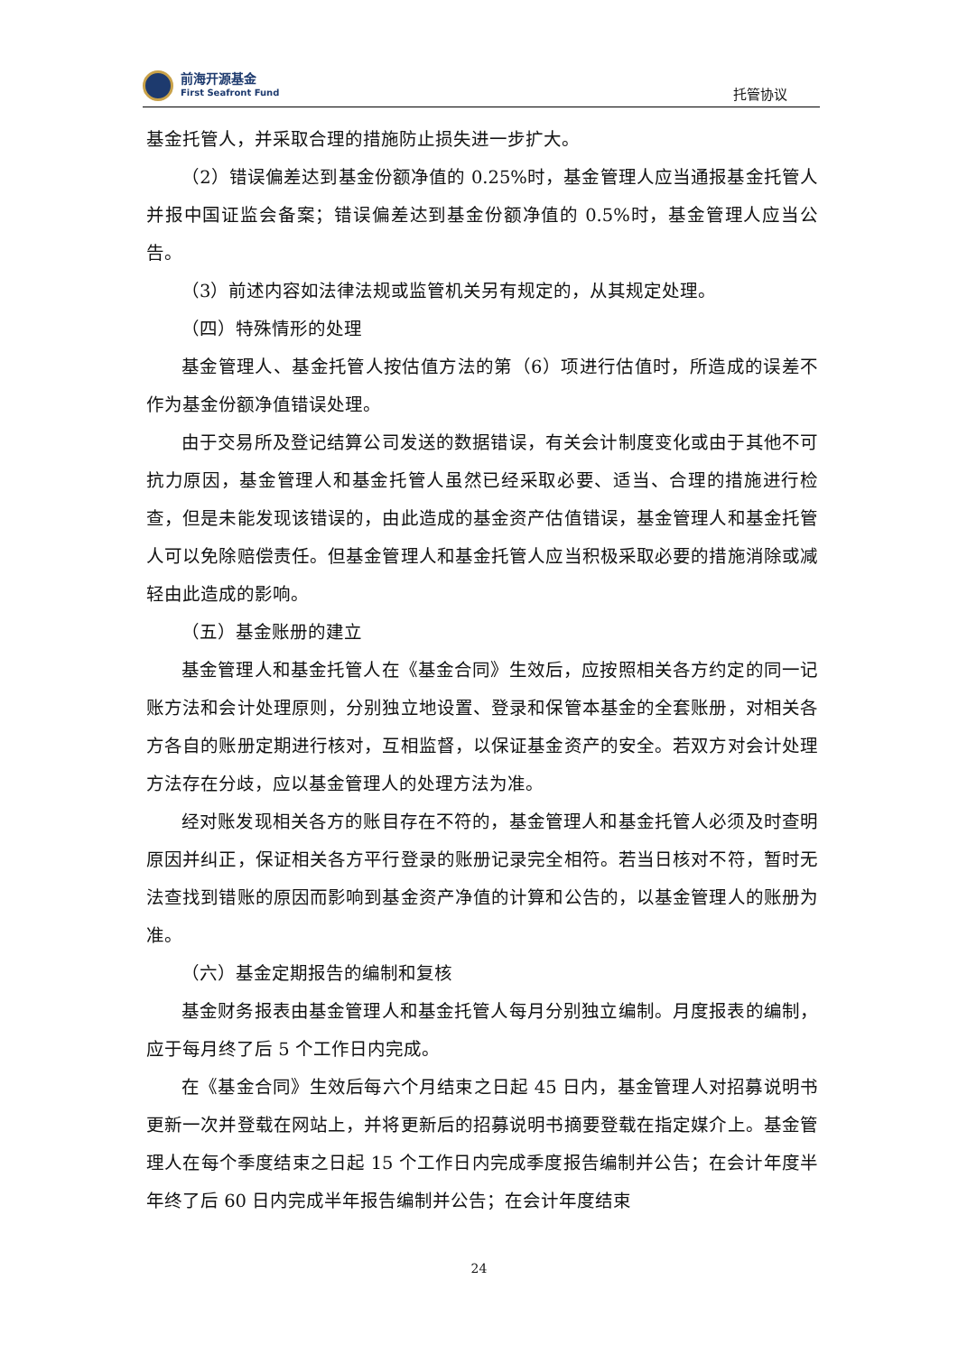前海开源基金
First Seafront Fund
托管协议
基金托管人，并采取合理的措施防止损失进一步扩大。
（2）错误偏差达到基金份额净值的 0.25%时，基金管理人应当通报基金托管人并报中国证监会备案；错误偏差达到基金份额净值的 0.5%时，基金管理人应当公告。
（3）前述内容如法律法规或监管机关另有规定的，从其规定处理。
（四）特殊情形的处理
基金管理人、基金托管人按估值方法的第（6）项进行估值时，所造成的误差不作为基金份额净值错误处理。
由于交易所及登记结算公司发送的数据错误，有关会计制度变化或由于其他不可抗力原因，基金管理人和基金托管人虽然已经采取必要、适当、合理的措施进行检查，但是未能发现该错误的，由此造成的基金资产估值错误，基金管理人和基金托管人可以免除赔偿责任。但基金管理人和基金托管人应当积极采取必要的措施消除或减轻由此造成的影响。
（五）基金账册的建立
基金管理人和基金托管人在《基金合同》生效后，应按照相关各方约定的同一记账方法和会计处理原则，分别独立地设置、登录和保管本基金的全套账册，对相关各方各自的账册定期进行核对，互相监督，以保证基金资产的安全。若双方对会计处理方法存在分歧，应以基金管理人的处理方法为准。
经对账发现相关各方的账目存在不符的，基金管理人和基金托管人必须及时查明原因并纠正，保证相关各方平行登录的账册记录完全相符。若当日核对不符，暂时无法查找到错账的原因而影响到基金资产净值的计算和公告的，以基金管理人的账册为准。
（六）基金定期报告的编制和复核
基金财务报表由基金管理人和基金托管人每月分别独立编制。月度报表的编制，应于每月终了后 5 个工作日内完成。
在《基金合同》生效后每六个月结束之日起 45 日内，基金管理人对招募说明书更新一次并登载在网站上，并将更新后的招募说明书摘要登载在指定媒介上。基金管理人在每个季度结束之日起 15 个工作日内完成季度报告编制并公告；在会计年度半年终了后 60 日内完成半年报告编制并公告；在会计年度结束
24